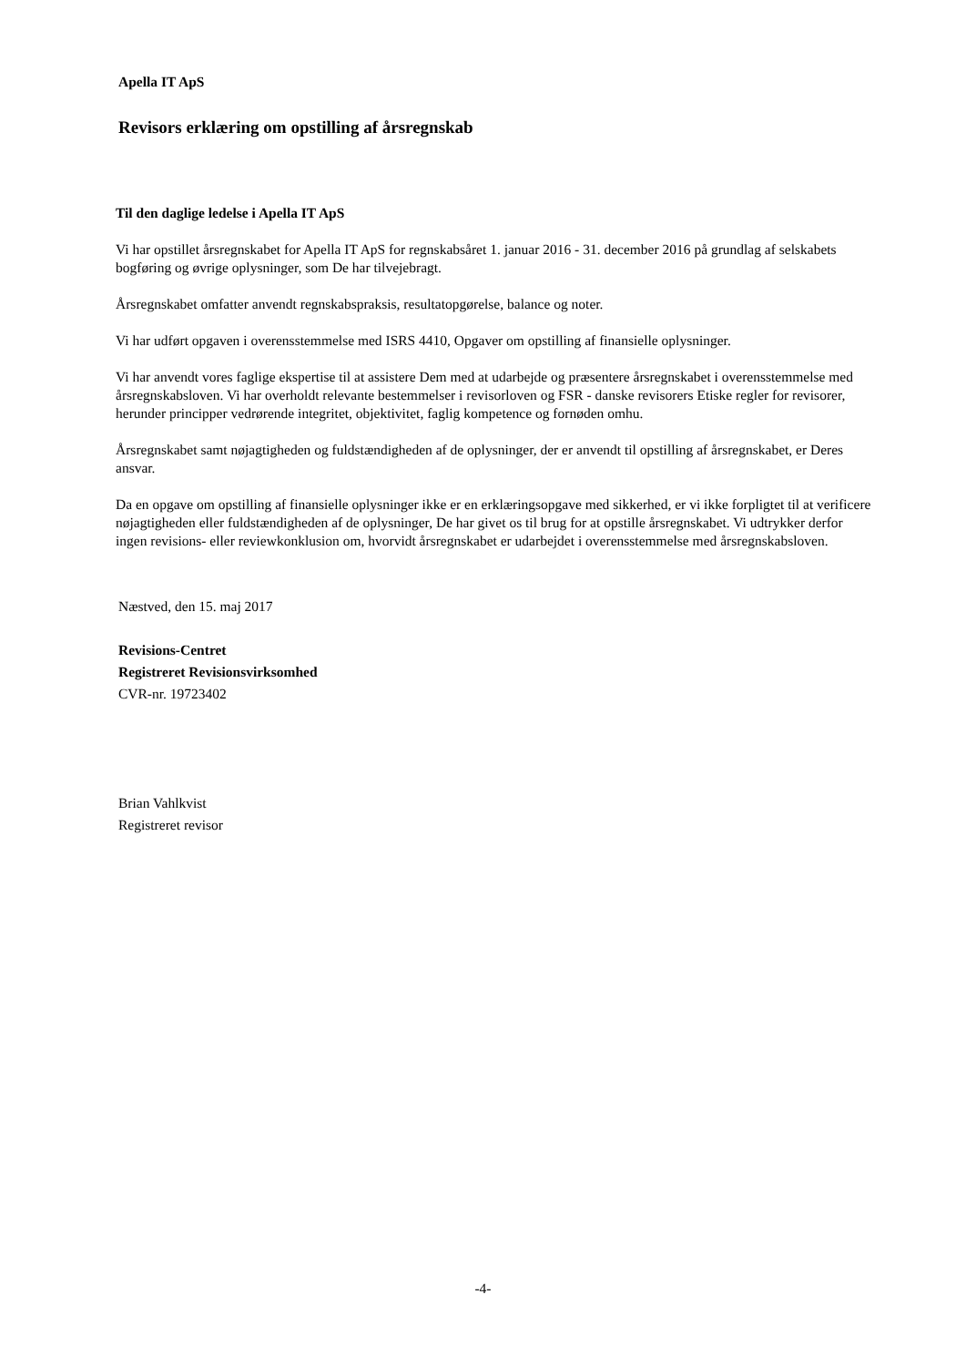Apella IT ApS
Revisors erklæring om opstilling af årsregnskab
Til den daglige ledelse i Apella IT ApS
Vi har opstillet årsregnskabet for Apella IT ApS for regnskabsåret 1. januar 2016 - 31. december 2016 på grundlag af selskabets bogføring og øvrige oplysninger, som De har tilvejebragt.
Årsregnskabet omfatter anvendt regnskabspraksis, resultatopgørelse, balance og noter.
Vi har udført opgaven i overensstemmelse med ISRS 4410, Opgaver om opstilling af finansielle oplysninger.
Vi har anvendt vores faglige ekspertise til at assistere Dem med at udarbejde og præsentere årsregnskabet i overensstemmelse med årsregnskabsloven. Vi har overholdt relevante bestemmelser i revisorloven og FSR - danske revisorers Etiske regler for revisorer, herunder principper vedrørende integritet, objektivitet, faglig kompetence og fornøden omhu.
Årsregnskabet samt nøjagtigheden og fuldstændigheden af de oplysninger, der er anvendt til opstilling af årsregnskabet, er Deres ansvar.
Da en opgave om opstilling af finansielle oplysninger ikke er en erklæringsopgave med sikkerhed, er vi ikke forpligtet til at verificere nøjagtigheden eller fuldstændigheden af de oplysninger, De har givet os til brug for at opstille årsregnskabet. Vi udtrykker derfor ingen revisions- eller reviewkonklusion om, hvorvidt årsregnskabet er udarbejdet i overensstemmelse med årsregnskabsloven.
Næstved, den 15. maj 2017
Revisions-Centret
Registreret Revisionsvirksomhed
CVR-nr. 19723402
Brian Vahlkvist
Registreret revisor
-4-